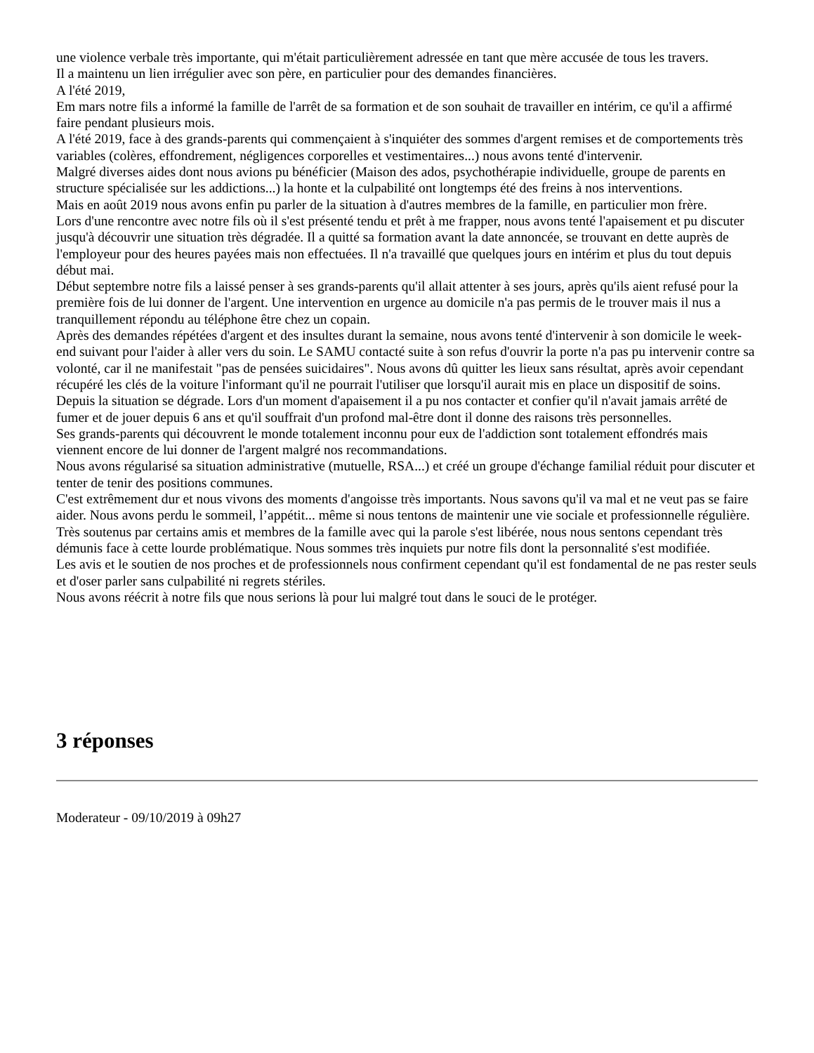une violence verbale très importante, qui m'était particulièrement adressée en tant que mère accusée de tous les travers.
Il a maintenu un lien irrégulier avec son père, en particulier pour des demandes financières.
A l'été 2019,
Em mars notre fils a informé la famille de l'arrêt de sa formation et de son souhait de travailler en intérim, ce qu'il a affirmé faire pendant plusieurs mois.
A l'été 2019, face à des grands-parents qui commençaient à s'inquiéter des sommes d'argent remises et de comportements très variables (colères, effondrement, négligences corporelles et vestimentaires...) nous avons tenté d'intervenir.
Malgré diverses aides dont nous avions pu bénéficier (Maison des ados, psychothérapie individuelle, groupe de parents en structure spécialisée sur les addictions...) la honte et la culpabilité ont longtemps été des freins à nos interventions.
Mais en août 2019 nous avons enfin pu parler de la situation à d'autres membres de la famille, en particulier mon frère.
Lors d'une rencontre avec notre fils où il s'est présenté tendu et prêt à me frapper, nous avons tenté l'apaisement et pu discuter jusqu'à découvrir une situation très dégradée. Il a quitté sa formation avant la date annoncée, se trouvant en dette auprès de l'employeur pour des heures payées mais non effectuées. Il n'a travaillé que quelques jours en intérim et plus du tout depuis début mai.
Début septembre notre fils a laissé penser à ses grands-parents qu'il allait attenter à ses jours, après qu'ils aient refusé pour la première fois de lui donner de l'argent. Une intervention en urgence au domicile n'a pas permis de le trouver mais il nus a tranquillement répondu au téléphone être chez un copain.
Après des demandes répétées d'argent et des insultes durant la semaine, nous avons tenté d'intervenir à son domicile le week-end suivant pour l'aider à aller vers du soin. Le SAMU contacté suite à son refus d'ouvrir la porte n'a pas pu intervenir contre sa volonté, car il ne manifestait "pas de pensées suicidaires". Nous avons dû quitter les lieux sans résultat, après avoir cependant récupéré les clés de la voiture l'informant qu'il ne pourrait l'utiliser que lorsqu'il aurait mis en place un dispositif de soins.
Depuis la situation se dégrade. Lors d'un moment d'apaisement il a pu nos contacter et confier qu'il n'avait jamais arrêté de fumer et de jouer depuis 6 ans et qu'il souffrait d'un profond mal-être dont il donne des raisons très personnelles.
Ses grands-parents qui découvrent le monde totalement inconnu pour eux de l'addiction sont totalement effondrés mais viennent encore de lui donner de l'argent malgré nos recommandations.
Nous avons régularisé sa situation administrative (mutuelle, RSA...) et créé un groupe d'échange familial réduit pour discuter et tenter de tenir des positions communes.
C'est extrêmement dur et nous vivons des moments d'angoisse très importants. Nous savons qu'il va mal et ne veut pas se faire aider. Nous avons perdu le sommeil, l’appétit... même si nous tentons de maintenir une vie sociale et professionnelle régulière.
Très soutenus par certains amis et membres de la famille avec qui la parole s'est libérée, nous nous sentons cependant très démunis face à cette lourde problématique. Nous sommes très inquiets pur notre fils dont la personnalité s'est modifiée.
Les avis et le soutien de nos proches et de professionnels nous confirment cependant qu'il est fondamental de ne pas rester seuls et d'oser parler sans culpabilité ni regrets stériles.
Nous avons réécrit à notre fils que nous serions là pour lui malgré tout dans le souci de le protéger.
3 réponses
Moderateur - 09/10/2019 à 09h27